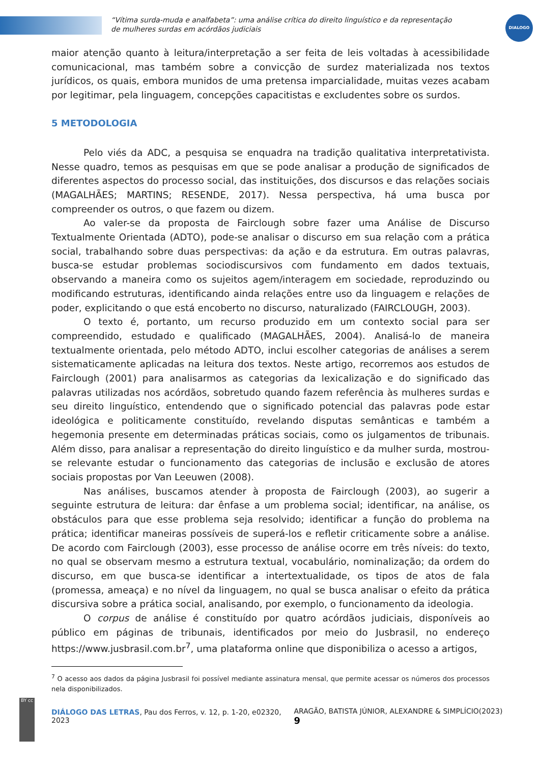“Vítima surda-muda e analfabeta”: uma análise crítica do direito linguístico e da representação
de mulheres surdas em acórdãos judiciais
DIALOGO
maior atenção quanto à leitura/interpretação a ser feita de leis voltadas à acessibilidade comunicacional, mas também sobre a convicção de surdez materializada nos textos jurídicos, os quais, embora munidos de uma pretensa imparcialidade, muitas vezes acabam por legitimar, pela linguagem, concepções capacitistas e excludentes sobre os surdos.
5 METODOLOGIA
Pelo viés da ADC, a pesquisa se enquadra na tradição qualitativa interpretativista. Nesse quadro, temos as pesquisas em que se pode analisar a produção de significados de diferentes aspectos do processo social, das instituições, dos discursos e das relações sociais (MAGALHÃES; MARTINS; RESENDE, 2017). Nessa perspectiva, há uma busca por compreender os outros, o que fazem ou dizem.
Ao valer-se da proposta de Fairclough sobre fazer uma Análise de Discurso Textualmente Orientada (ADTO), pode-se analisar o discurso em sua relação com a prática social, trabalhando sobre duas perspectivas: da ação e da estrutura. Em outras palavras, busca-se estudar problemas sociodiscursivos com fundamento em dados textuais, observando a maneira como os sujeitos agem/interagem em sociedade, reproduzindo ou modificando estruturas, identificando ainda relações entre uso da linguagem e relações de poder, explicitando o que está encoberto no discurso, naturalizado (FAIRCLOUGH, 2003).
O texto é, portanto, um recurso produzido em um contexto social para ser compreendido, estudado e qualificado (MAGALHÃES, 2004). Analisá-lo de maneira textualmente orientada, pelo método ADTO, inclui escolher categorias de análises a serem sistematicamente aplicadas na leitura dos textos. Neste artigo, recorremos aos estudos de Fairclough (2001) para analisarmos as categorias da lexicalização e do significado das palavras utilizadas nos acórdãos, sobretudo quando fazem referência às mulheres surdas e seu direito linguístico, entendendo que o significado potencial das palavras pode estar ideológica e politicamente constituído, revelando disputas semânticas e também a hegemonia presente em determinadas práticas sociais, como os julgamentos de tribunais. Além disso, para analisar a representação do direito linguístico e da mulher surda, mostrou-se relevante estudar o funcionamento das categorias de inclusão e exclusão de atores sociais propostas por Van Leeuwen (2008).
Nas análises, buscamos atender à proposta de Fairclough (2003), ao sugerir a seguinte estrutura de leitura: dar ênfase a um problema social; identificar, na análise, os obstáculos para que esse problema seja resolvido; identificar a função do problema na prática; identificar maneiras possíveis de superá-los e refletir criticamente sobre a análise. De acordo com Fairclough (2003), esse processo de análise ocorre em três níveis: do texto, no qual se observam mesmo a estrutura textual, vocabulário, nominalização; da ordem do discurso, em que busca-se identificar a intertextualidade, os tipos de atos de fala (promessa, ameaça) e no nível da linguagem, no qual se busca analisar o efeito da prática discursiva sobre a prática social, analisando, por exemplo, o funcionamento da ideologia.
O corpus de análise é constituído por quatro acórdãos judiciais, disponíveis ao público em páginas de tribunais, identificados por meio do Jusbrasil, no endereço https://www.jusbrasil.com.br<sup>7</sup>, uma plataforma online que disponibiliza o acesso a artigos,
<sup>7</sup> O acesso aos dados da página Jusbrasil foi possível mediante assinatura mensal, que permite acessar os números dos processos nela disponibilizados.
BY cc
DIÁLOGO DAS LETRAS, Pau dos Ferros, v. 12, p. 1-20, e02320, 2023 ARAGÃO, BATISTA JÚNIOR, ALEXANDRE & SIMPLÍCIO(2023) 9